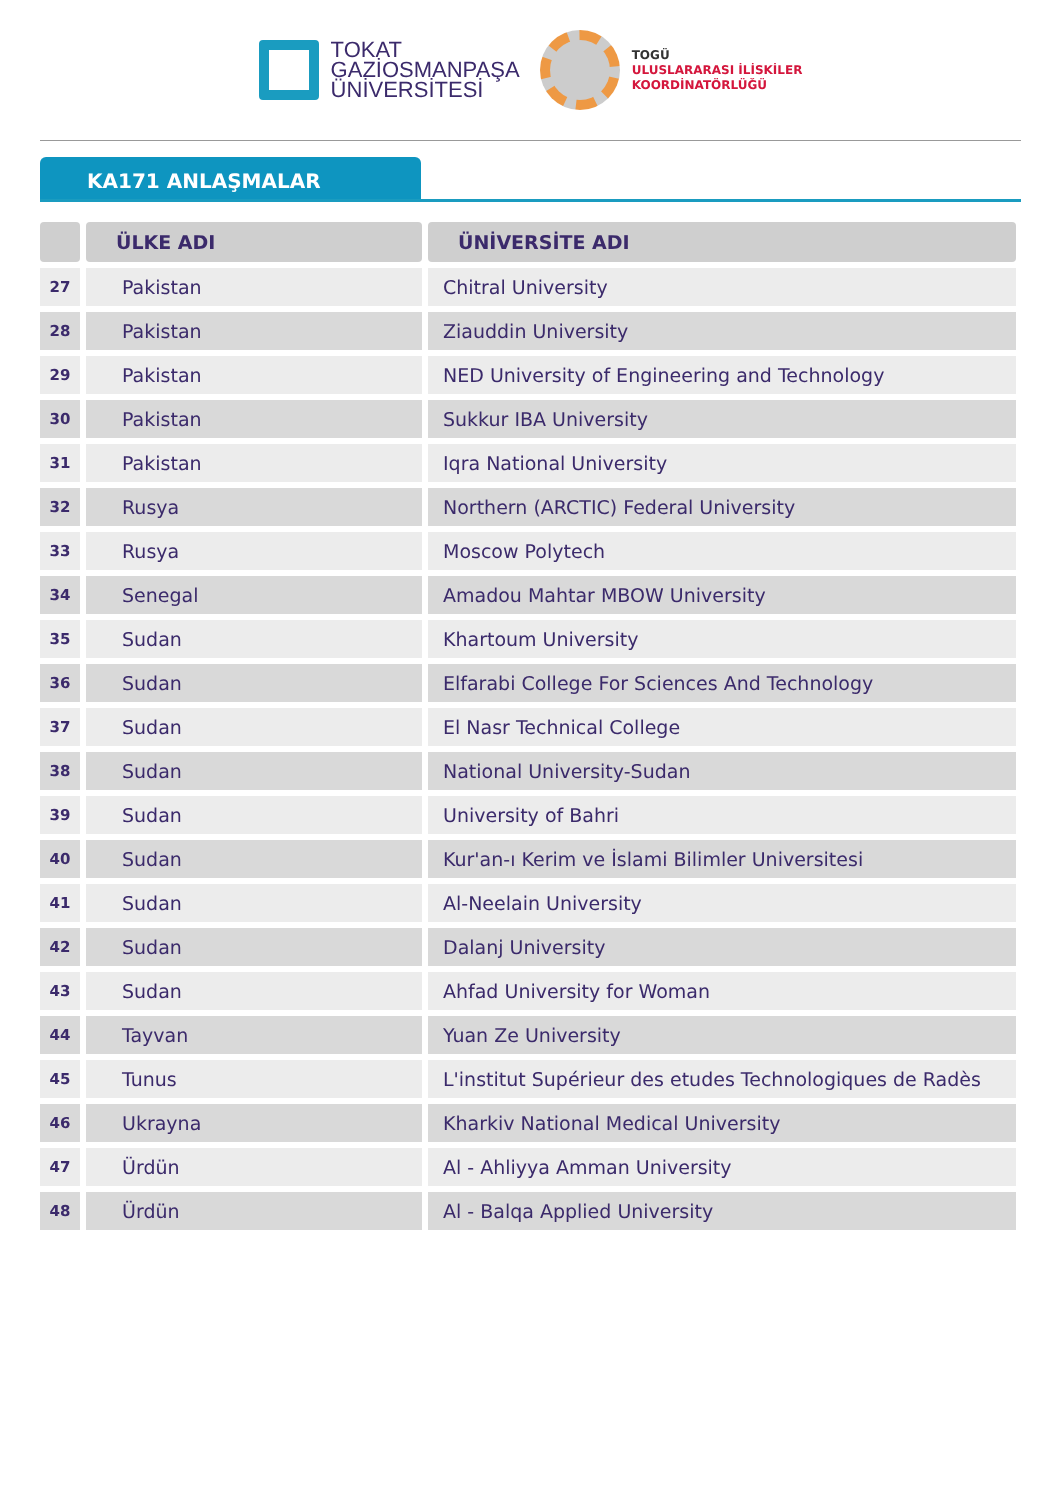TOKAT
GAZİOSMANPAŞA
ÜNİVERSİTESİ
TOGÜ
ULUSLARARASI İLİSKİLER
KOORDİNATÖRLÜĞÜ
KA171 ANLAŞMALAR
| | ÜLKE ADI | ÜNİVERSİTE ADI |
| --- | --- | --- |
| 27 | Pakistan | Chitral University |
| 28 | Pakistan | Ziauddin University |
| 29 | Pakistan | NED University of Engineering and Technology |
| 30 | Pakistan | Sukkur IBA University |
| 31 | Pakistan | Iqra National University |
| 32 | Rusya | Northern (ARCTIC) Federal University |
| 33 | Rusya | Moscow Polytech |
| 34 | Senegal | Amadou Mahtar MBOW University |
| 35 | Sudan | Khartoum University |
| 36 | Sudan | Elfarabi College For Sciences And Technology |
| 37 | Sudan | El Nasr Technical College |
| 38 | Sudan | National University-Sudan |
| 39 | Sudan | University of Bahri |
| 40 | Sudan | Kur'an-ı Kerim ve İslami Bilimler Universitesi |
| 41 | Sudan | Al-Neelain University |
| 42 | Sudan | Dalanj University |
| 43 | Sudan | Ahfad University for Woman |
| 44 | Tayvan | Yuan Ze University |
| 45 | Tunus | L'institut Supérieur des etudes Technologiques de Radès |
| 46 | Ukrayna | Kharkiv National Medical University |
| 47 | Ürdün | Al - Ahliyya Amman University |
| 48 | Ürdün | Al - Balqa Applied University |